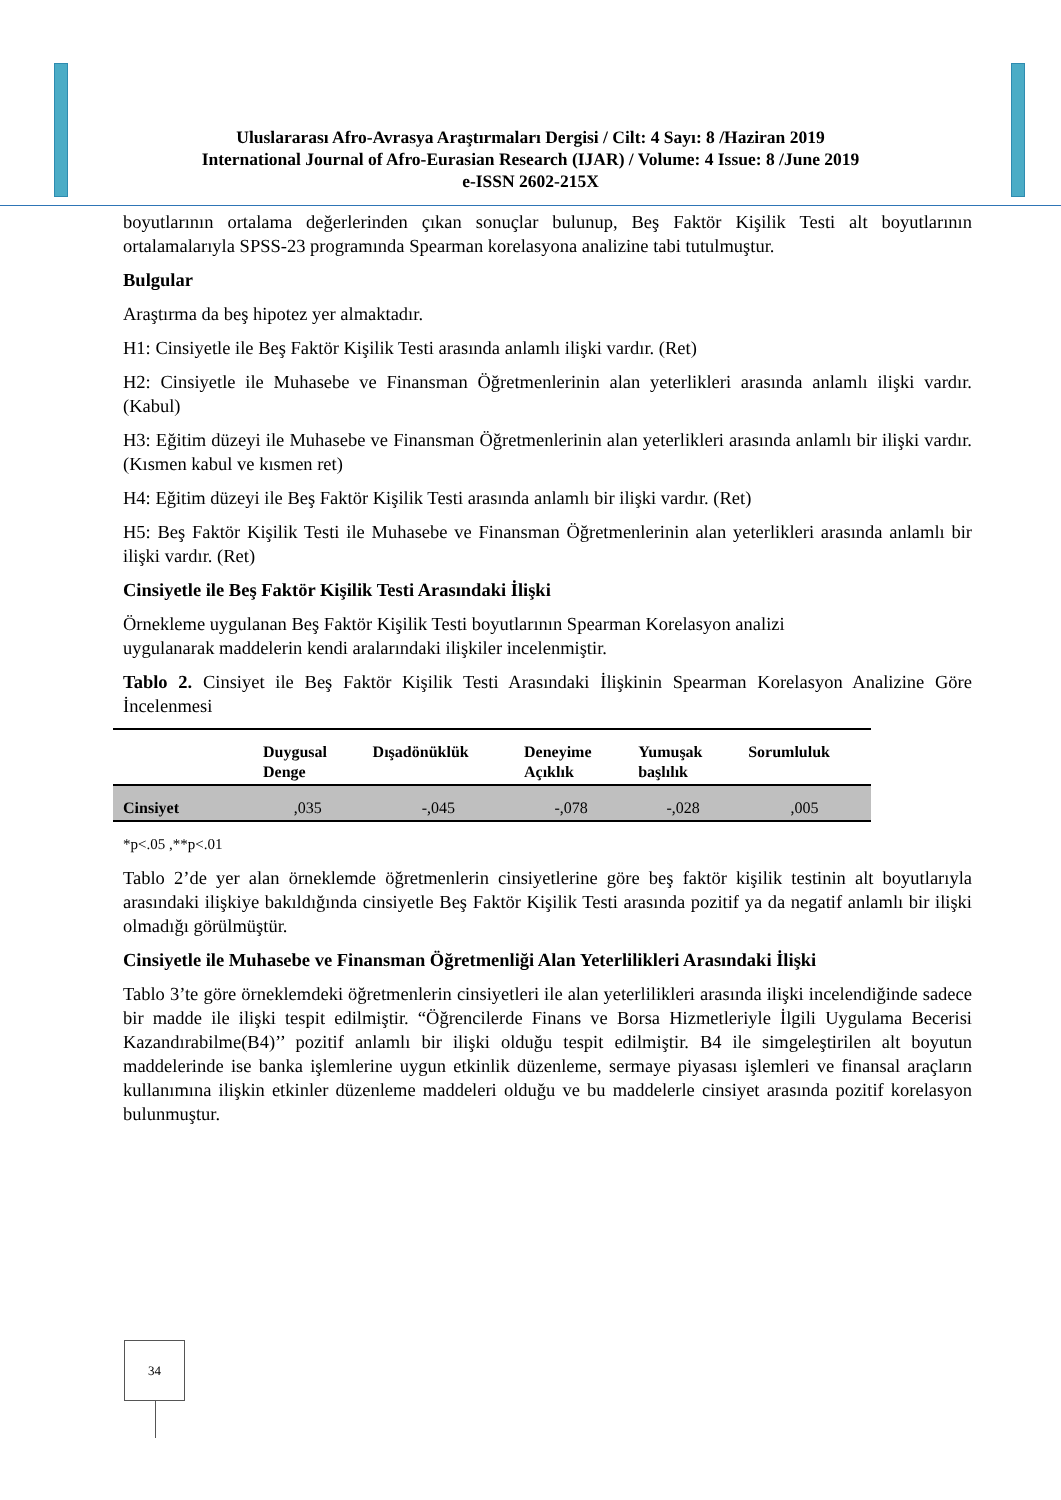Uluslararası Afro-Avrasya Araştırmaları Dergisi / Cilt: 4 Sayı: 8 /Haziran 2019
International Journal of Afro-Eurasian Research (IJAR) / Volume: 4 Issue: 8 /June 2019
e-ISSN 2602-215X
boyutlarının ortalama değerlerinden çıkan sonuçlar bulunup, Beş Faktör Kişilik Testi alt boyutlarının ortalamalarıyla SPSS-23 programında Spearman korelasyona analizine tabi tutulmuştur.
Bulgular
Araştırma da beş hipotez yer almaktadır.
H1: Cinsiyetle ile Beş Faktör Kişilik Testi arasında anlamlı ilişki vardır. (Ret)
H2: Cinsiyetle ile Muhasebe ve Finansman Öğretmenlerinin alan yeterlikleri arasında anlamlı ilişki vardır. (Kabul)
H3: Eğitim düzeyi ile Muhasebe ve Finansman Öğretmenlerinin alan yeterlikleri arasında anlamlı bir ilişki vardır. (Kısmen kabul ve kısmen ret)
H4: Eğitim düzeyi ile Beş Faktör Kişilik Testi arasında anlamlı bir ilişki vardır. (Ret)
H5: Beş Faktör Kişilik Testi ile Muhasebe ve Finansman Öğretmenlerinin alan yeterlikleri arasında anlamlı bir ilişki vardır. (Ret)
Cinsiyetle ile Beş Faktör Kişilik Testi Arasındaki İlişki
Örnekleme uygulanan Beş Faktör Kişilik Testi boyutlarının Spearman Korelasyon analizi
uygulanarak maddelerin kendi aralarındaki ilişkiler incelenmiştir.
Tablo 2. Cinsiyet ile Beş Faktör Kişilik Testi Arasındaki İlişkinin Spearman Korelasyon Analizine Göre İncelenmesi
| | Duygusal Denge | Dışadönüklük | Deneyime Açıklık | Yumuşak başlılık | Sorumluluk |
| --- | --- | --- | --- | --- | --- |
| Cinsiyet | ,035 | -,045 | -,078 | -,028 | ,005 |
*p<.05 ,**p<.01
Tablo 2’de yer alan örneklemde öğretmenlerin cinsiyetlerine göre beş faktör kişilik testinin alt boyutlarıyla arasındaki ilişkiye bakıldığında cinsiyetle Beş Faktör Kişilik Testi arasında pozitif ya da negatif anlamlı bir ilişki olmadığı görülmüştür.
Cinsiyetle ile Muhasebe ve Finansman Öğretmenliği Alan Yeterlilikleri Arasındaki İlişki
Tablo 3’te göre örneklemdeki öğretmenlerin cinsiyetleri ile alan yeterlilikleri arasında ilişki incelendiğinde sadece bir madde ile ilişki tespit edilmiştir. “Öğrencilerde Finans ve Borsa Hizmetleriyle İlgili Uygulama Becerisi Kazandırabilme(B4)’’ pozitif anlamlı bir ilişki olduğu tespit edilmiştir. B4 ile simgeleştirilen alt boyutun maddelerinde ise banka işlemlerine uygun etkinlik düzenleme, sermaye piyasası işlemleri ve finansal araçların kullanımına ilişkin etkinler düzenleme maddeleri olduğu ve bu maddelerle cinsiyet arasında pozitif korelasyon bulunmuştur.
34